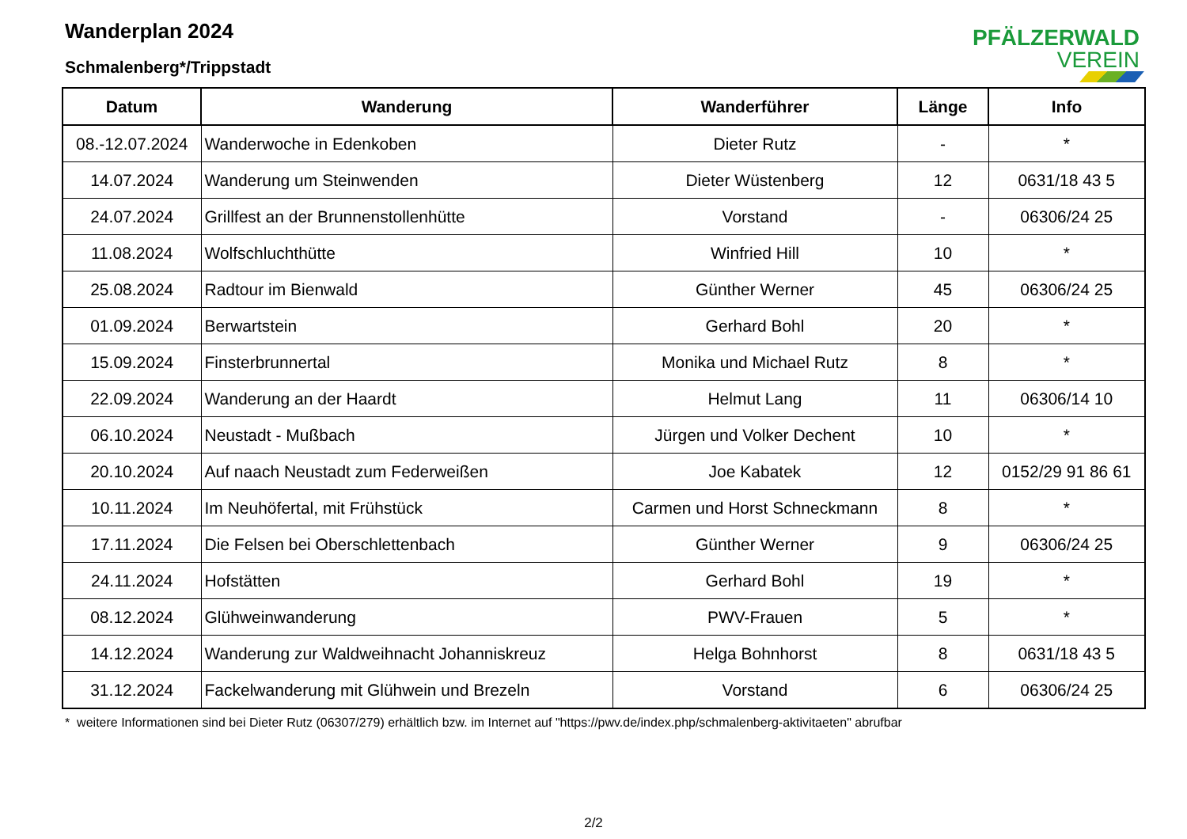Wanderplan 2024
Schmalenberg*/Trippstadt
PFÄLZERWALD
VEREIN
| Datum | Wanderung | Wanderführer | Länge | Info |
| --- | --- | --- | --- | --- |
| 08.-12.07.2024 | Wanderwoche in Edenkoben | Dieter Rutz | - | * |
| 14.07.2024 | Wanderung um Steinwenden | Dieter Wüstenberg | 12 | 0631/18 43 5 |
| 24.07.2024 | Grillfest an der Brunnenstollenhütte | Vorstand | - | 06306/24 25 |
| 11.08.2024 | Wolfschluchthütte | Winfried Hill | 10 | * |
| 25.08.2024 | Radtour im Bienwald | Günther Werner | 45 | 06306/24 25 |
| 01.09.2024 | Berwartstein | Gerhard Bohl | 20 | * |
| 15.09.2024 | Finsterbrunnertal | Monika und Michael Rutz | 8 | * |
| 22.09.2024 | Wanderung an der Haardt | Helmut Lang | 11 | 06306/14 10 |
| 06.10.2024 | Neustadt - Mußbach | Jürgen und Volker Dechent | 10 | * |
| 20.10.2024 | Auf naach Neustadt zum Federweißen | Joe Kabatek | 12 | 0152/29 91 86 61 |
| 10.11.2024 | Im Neuhöfertal, mit Frühstück | Carmen und Horst Schneckmann | 8 | * |
| 17.11.2024 | Die Felsen bei Oberschlettenbach | Günther Werner | 9 | 06306/24 25 |
| 24.11.2024 | Hofstätten | Gerhard Bohl | 19 | * |
| 08.12.2024 | Glühweinwanderung | PWV-Frauen | 5 | * |
| 14.12.2024 | Wanderung zur Waldweihnacht Johanniskreuz | Helga Bohnhorst | 8 | 0631/18 43 5 |
| 31.12.2024 | Fackelwanderung mit Glühwein und Brezeln | Vorstand | 6 | 06306/24 25 |
* weitere Informationen sind bei Dieter Rutz (06307/279) erhältlich bzw. im Internet auf "https://pwv.de/index.php/schmalenberg-aktivitaeten" abrufbar
2/2